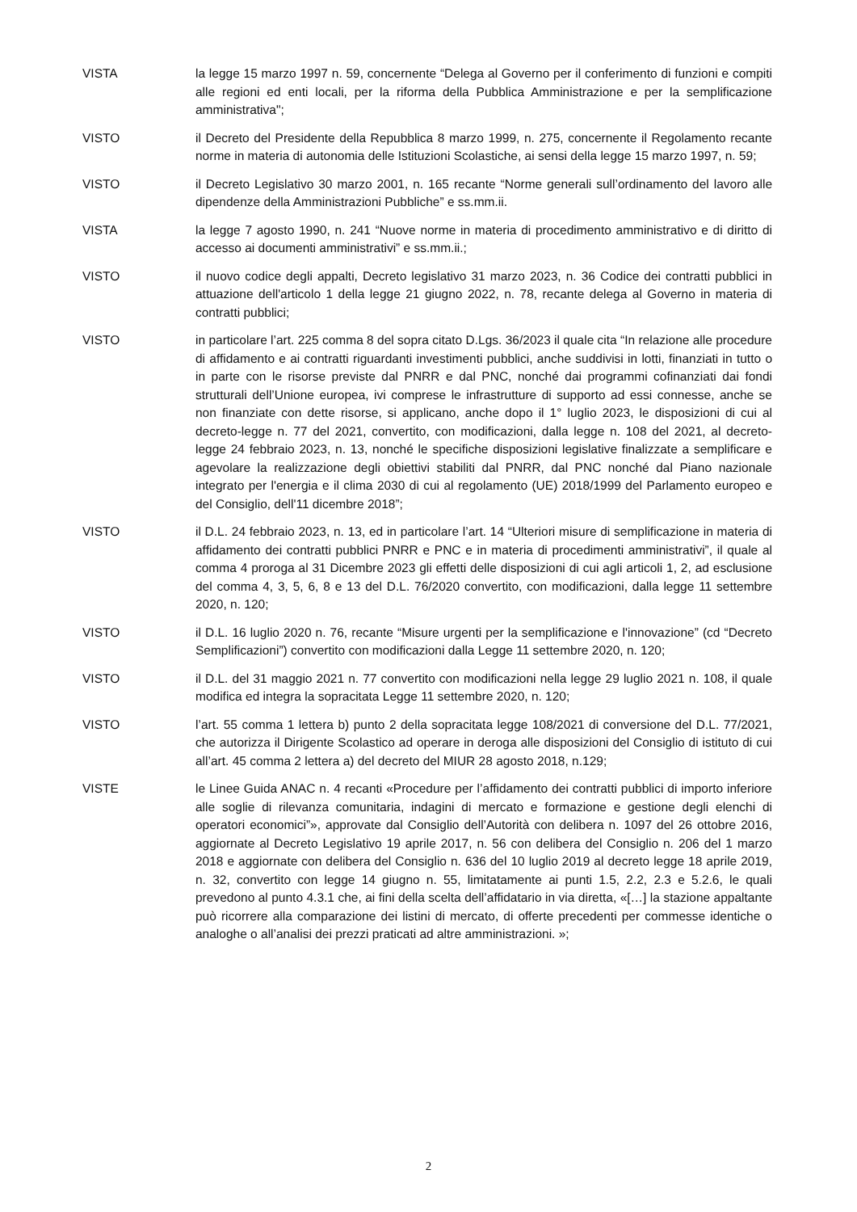VISTA la legge 15 marzo 1997 n. 59, concernente “Delega al Governo per il conferimento di funzioni e compiti alle regioni ed enti locali, per la riforma della Pubblica Amministrazione e per la semplificazione amministrativa";
VISTO il Decreto del Presidente della Repubblica 8 marzo 1999, n. 275, concernente il Regolamento recante norme in materia di autonomia delle Istituzioni Scolastiche, ai sensi della legge 15 marzo 1997, n. 59;
VISTO il Decreto Legislativo 30 marzo 2001, n. 165 recante “Norme generali sull’ordinamento del lavoro alle dipendenze della Amministrazioni Pubbliche” e ss.mm.ii.
VISTA la legge 7 agosto 1990, n. 241 “Nuove norme in materia di procedimento amministrativo e di diritto di accesso ai documenti amministrativi” e ss.mm.ii.;
VISTO il nuovo codice degli appalti, Decreto legislativo 31 marzo 2023, n. 36 Codice dei contratti pubblici in attuazione dell'articolo 1 della legge 21 giugno 2022, n. 78, recante delega al Governo in materia di contratti pubblici;
VISTO in particolare l’art. 225 comma 8 del sopra citato D.Lgs. 36/2023 il quale cita “In relazione alle procedure di affidamento e ai contratti riguardanti investimenti pubblici, anche suddivisi in lotti, finanziati in tutto o in parte con le risorse previste dal PNRR e dal PNC, nonché dai programmi cofinanziati dai fondi strutturali dell’Unione europea, ivi comprese le infrastrutture di supporto ad essi connesse, anche se non finanziate con dette risorse, si applicano, anche dopo il 1° luglio 2023, le disposizioni di cui al decreto-legge n. 77 del 2021, convertito, con modificazioni, dalla legge n. 108 del 2021, al decreto-legge 24 febbraio 2023, n. 13, nonché le specifiche disposizioni legislative finalizzate a semplificare e agevolare la realizzazione degli obiettivi stabiliti dal PNRR, dal PNC nonché dal Piano nazionale integrato per l'energia e il clima 2030 di cui al regolamento (UE) 2018/1999 del Parlamento europeo e del Consiglio, dell'11 dicembre 2018”;
VISTO il D.L. 24 febbraio 2023, n. 13, ed in particolare l’art. 14 “Ulteriori misure di semplificazione in materia di affidamento dei contratti pubblici PNRR e PNC e in materia di procedimenti amministrativi”, il quale al comma 4 proroga al 31 Dicembre 2023 gli effetti delle disposizioni di cui agli articoli 1, 2, ad esclusione del comma 4, 3, 5, 6, 8 e 13 del D.L. 76/2020 convertito, con modificazioni, dalla legge 11 settembre 2020, n. 120;
VISTO il D.L. 16 luglio 2020 n. 76, recante “Misure urgenti per la semplificazione e l'innovazione” (cd “Decreto Semplificazioni”) convertito con modificazioni dalla Legge 11 settembre 2020, n. 120;
VISTO il D.L. del 31 maggio 2021 n. 77 convertito con modificazioni nella legge 29 luglio 2021 n. 108, il quale modifica ed integra la sopracitata Legge 11 settembre 2020, n. 120;
VISTO l’art. 55 comma 1 lettera b) punto 2 della sopracitata legge 108/2021 di conversione del D.L. 77/2021, che autorizza il Dirigente Scolastico ad operare in deroga alle disposizioni del Consiglio di istituto di cui all’art. 45 comma 2 lettera a) del decreto del MIUR 28 agosto 2018, n.129;
VISTE le Linee Guida ANAC n. 4 recanti «Procedure per l’affidamento dei contratti pubblici di importo inferiore alle soglie di rilevanza comunitaria, indagini di mercato e formazione e gestione degli elenchi di operatori economici”», approvate dal Consiglio dell’Autorità con delibera n. 1097 del 26 ottobre 2016, aggiornate al Decreto Legislativo 19 aprile 2017, n. 56 con delibera del Consiglio n. 206 del 1 marzo 2018 e aggiornate con delibera del Consiglio n. 636 del 10 luglio 2019 al decreto legge 18 aprile 2019, n. 32, convertito con legge 14 giugno n. 55, limitatamente ai punti 1.5, 2.2, 2.3 e 5.2.6, le quali prevedono al punto 4.3.1 che, ai fini della scelta dell’affidatario in via diretta, «[…] la stazione appaltante può ricorrere alla comparazione dei listini di mercato, di offerte precedenti per commesse identiche o analoghe o all’analisi dei prezzi praticati ad altre amministrazioni. »;
2